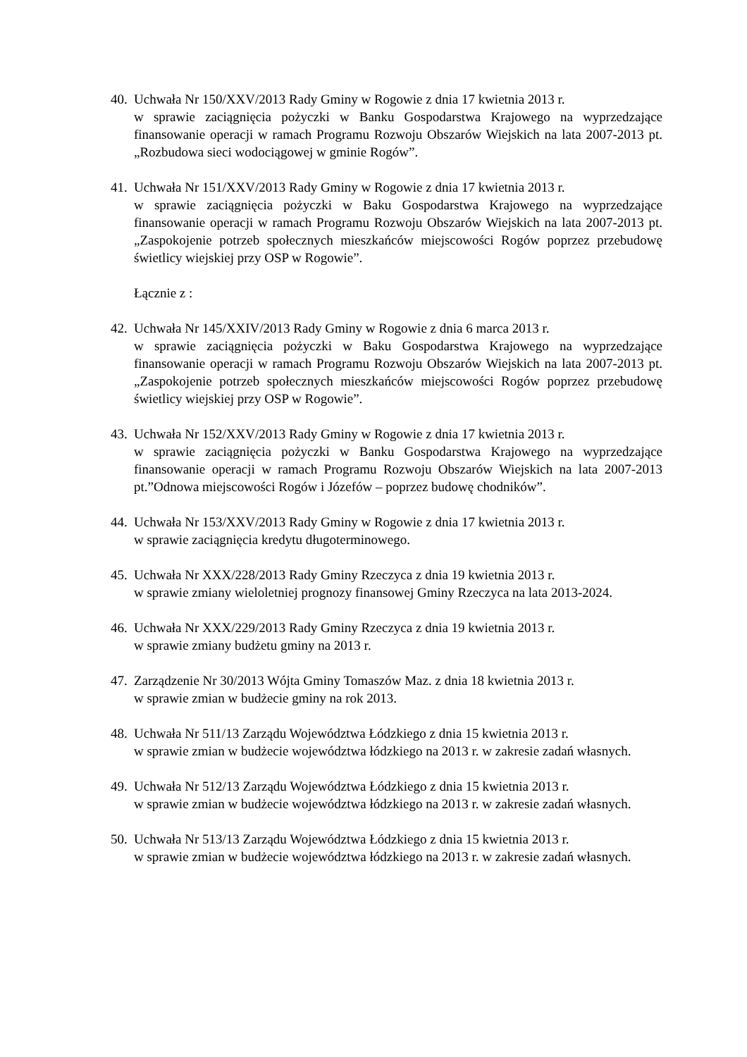40.
Uchwała Nr 150/XXV/2013 Rady Gminy w Rogowie z dnia 17 kwietnia 2013 r.
w sprawie zaciągnięcia pożyczki w Banku Gospodarstwa Krajowego na wyprzedzające finansowanie operacji w ramach Programu Rozwoju Obszarów Wiejskich na lata 2007-2013 pt. „Rozbudowa sieci wodociągowej w gminie Rogów”.
41.
Uchwała Nr 151/XXV/2013 Rady Gminy w Rogowie z dnia 17 kwietnia 2013 r.
w sprawie zaciągnięcia pożyczki w Baku Gospodarstwa Krajowego na wyprzedzające finansowanie operacji w ramach Programu Rozwoju Obszarów Wiejskich na lata 2007-2013 pt. „Zaspokojenie potrzeb społecznych mieszkańców miejscowości Rogów poprzez przebudowę świetlicy wiejskiej przy OSP w Rogowie”.
Łącznie z :
42.
Uchwała Nr 145/XXIV/2013 Rady Gminy w Rogowie z dnia 6 marca 2013 r.
w sprawie zaciągnięcia pożyczki w Baku Gospodarstwa Krajowego na wyprzedzające finansowanie operacji w ramach Programu Rozwoju Obszarów Wiejskich na lata 2007-2013 pt. „Zaspokojenie potrzeb społecznych mieszkańców miejscowości Rogów poprzez przebudowę świetlicy wiejskiej przy OSP w Rogowie”.
43.
Uchwała Nr 152/XXV/2013 Rady Gminy w Rogowie z dnia 17 kwietnia 2013 r.
w sprawie zaciągnięcia pożyczki w Banku Gospodarstwa Krajowego na wyprzedzające finansowanie operacji w ramach Programu Rozwoju Obszarów Wiejskich na lata 2007-2013 pt.”Odnowa miejscowości Rogów i Józefów – poprzez budowę chodników”.
44.
Uchwała Nr 153/XXV/2013 Rady Gminy w Rogowie z dnia 17 kwietnia 2013 r.
w sprawie zaciągnięcia kredytu długoterminowego.
45.
Uchwała Nr XXX/228/2013 Rady Gminy Rzeczyca z dnia 19 kwietnia 2013 r.
w sprawie zmiany wieloletniej prognozy finansowej Gminy Rzeczyca na lata 2013-2024.
46.
Uchwała Nr XXX/229/2013 Rady Gminy Rzeczyca z dnia 19 kwietnia 2013 r.
w sprawie zmiany budżetu gminy na 2013 r.
47.
Zarządzenie Nr 30/2013 Wójta Gminy Tomaszów Maz. z dnia 18 kwietnia 2013 r.
w sprawie zmian w budżecie gminy na rok 2013.
48.
Uchwała Nr 511/13 Zarządu Województwa Łódzkiego z dnia 15 kwietnia 2013 r.
w sprawie zmian w budżecie województwa łódzkiego na 2013 r. w zakresie zadań własnych.
49.
Uchwała Nr 512/13 Zarządu Województwa Łódzkiego z dnia 15 kwietnia 2013 r.
w sprawie zmian w budżecie województwa łódzkiego na 2013 r. w zakresie zadań własnych.
50.
Uchwała Nr 513/13 Zarządu Województwa Łódzkiego z dnia 15 kwietnia 2013 r.
w sprawie zmian w budżecie województwa łódzkiego na 2013 r. w zakresie zadań własnych.